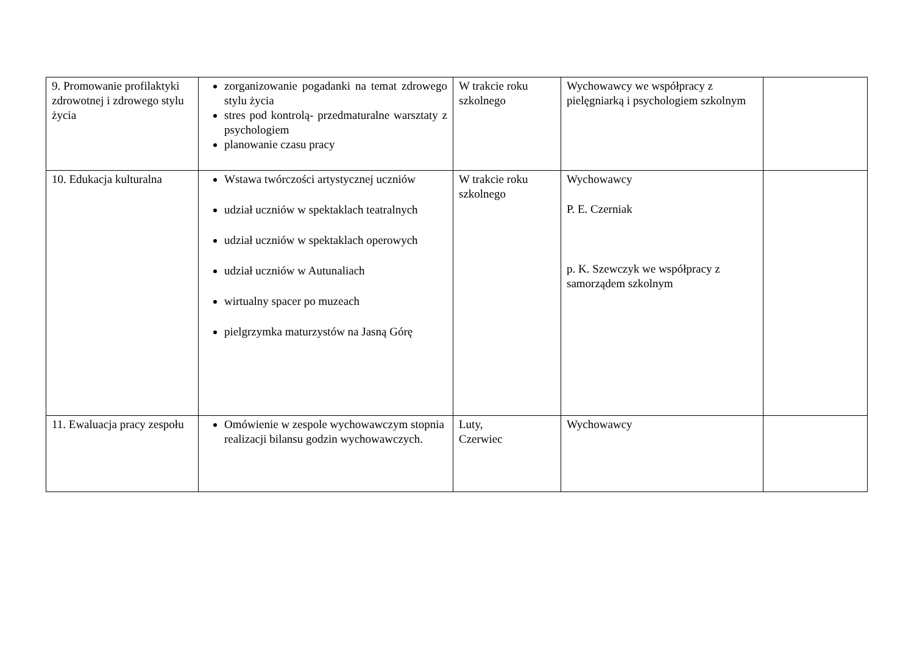| 9. Promowanie profilaktyki zdrowotnej i zdrowego stylu życia | zorganizowanie pogadanki na temat zdrowego stylu życia stres pod kontrolą- przedmaturalne warsztaty z psychologiem planowanie czasu pracy | W trakcie roku szkolnego | Wychowawcy we współpracy z pielęgniarką i psychologiem szkolnym | |
| 10. Edukacja kulturalna | Wstawa twórczości artystycznej uczniów udział uczniów w spektaklach teatralnych udział uczniów w spektaklach operowych udział uczniów w Autunaliach wirtualny spacer po muzeach pielgrzymka maturzystów na Jasną Górę | W trakcie roku szkolnego | Wychowawcy P. E. Czerniak p. K. Szewczyk we współpracy z samorządem szkolnym | |
| 11. Ewaluacja pracy zespołu | Omówienie w zespole wychowawczym stopnia realizacji bilansu godzin wychowawczych. | Luty, Czerwiec | Wychowawcy | |